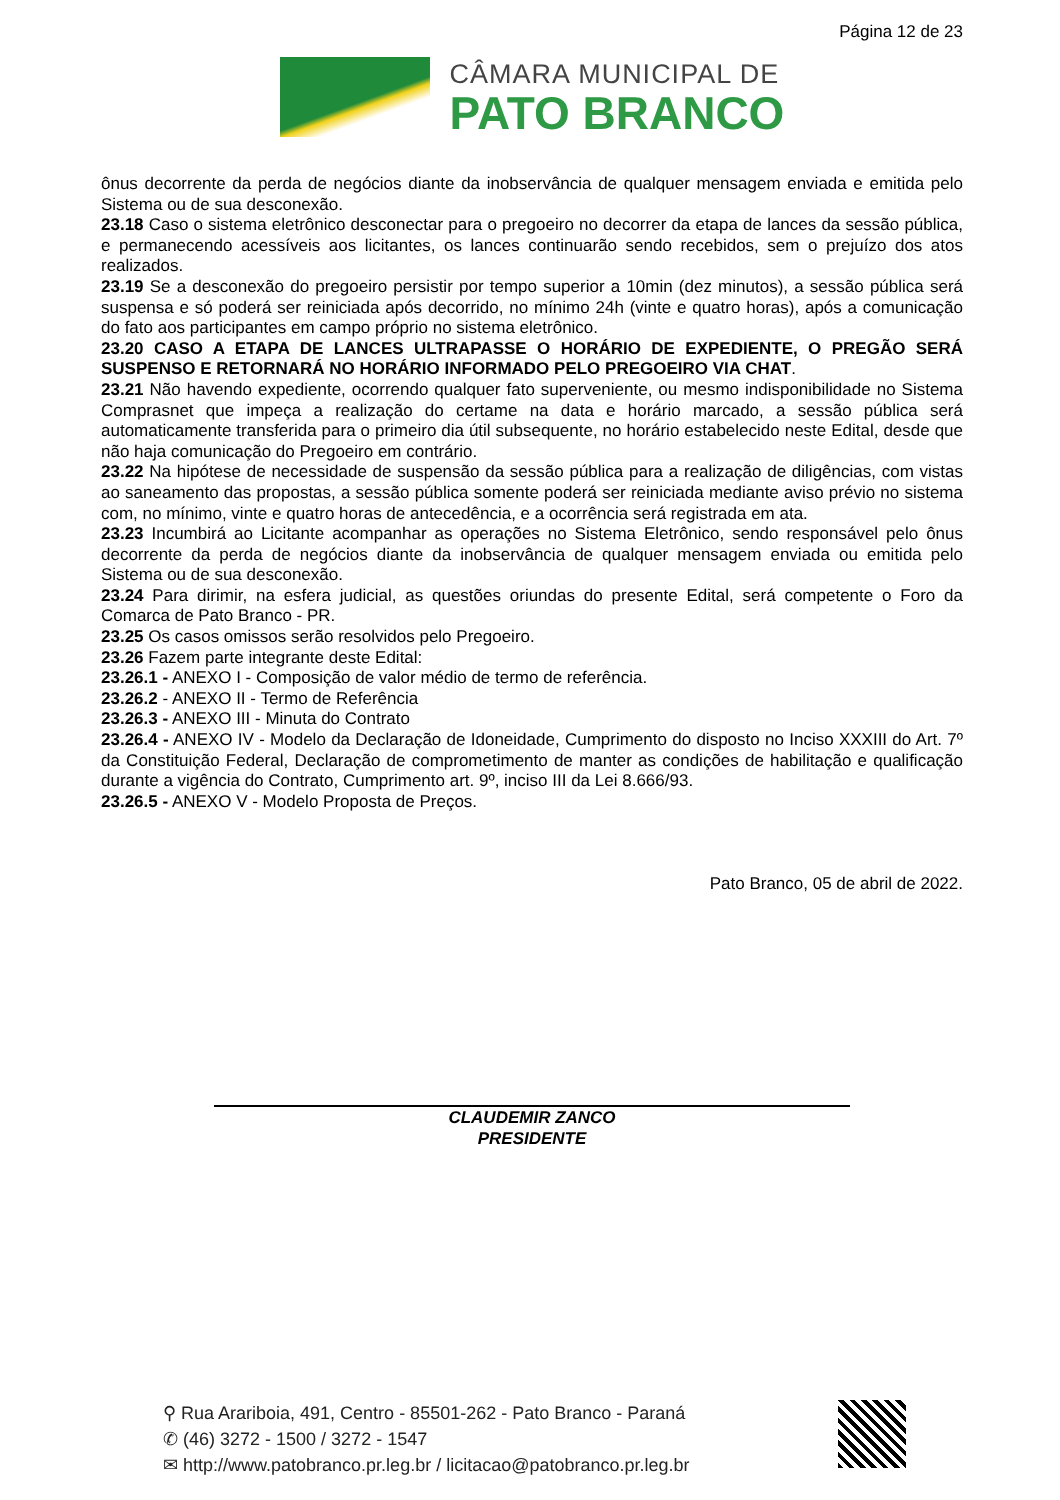Página 12 de 23
CÂMARA MUNICIPAL DE
PATO BRANCO
ônus decorrente da perda de negócios diante da inobservância de qualquer mensagem enviada e emitida pelo Sistema ou de sua desconexão.
23.18 Caso o sistema eletrônico desconectar para o pregoeiro no decorrer da etapa de lances da sessão pública, e permanecendo acessíveis aos licitantes, os lances continuarão sendo recebidos, sem o prejuízo dos atos realizados.
23.19 Se a desconexão do pregoeiro persistir por tempo superior a 10min (dez minutos), a sessão pública será suspensa e só poderá ser reiniciada após decorrido, no mínimo 24h (vinte e quatro horas), após a comunicação do fato aos participantes em campo próprio no sistema eletrônico.
23.20 CASO A ETAPA DE LANCES ULTRAPASSE O HORÁRIO DE EXPEDIENTE, O PREGÃO SERÁ SUSPENSO E RETORNARÁ NO HORÁRIO INFORMADO PELO PREGOEIRO VIA CHAT.
23.21 Não havendo expediente, ocorrendo qualquer fato superveniente, ou mesmo indisponibilidade no Sistema Comprasnet que impeça a realização do certame na data e horário marcado, a sessão pública será automaticamente transferida para o primeiro dia útil subsequente, no horário estabelecido neste Edital, desde que não haja comunicação do Pregoeiro em contrário.
23.22 Na hipótese de necessidade de suspensão da sessão pública para a realização de diligências, com vistas ao saneamento das propostas, a sessão pública somente poderá ser reiniciada mediante aviso prévio no sistema com, no mínimo, vinte e quatro horas de antecedência, e a ocorrência será registrada em ata.
23.23 Incumbirá ao Licitante acompanhar as operações no Sistema Eletrônico, sendo responsável pelo ônus decorrente da perda de negócios diante da inobservância de qualquer mensagem enviada ou emitida pelo Sistema ou de sua desconexão.
23.24 Para dirimir, na esfera judicial, as questões oriundas do presente Edital, será competente o Foro da Comarca de Pato Branco - PR.
23.25 Os casos omissos serão resolvidos pelo Pregoeiro.
23.26 Fazem parte integrante deste Edital:
23.26.1 - ANEXO I - Composição de valor médio de termo de referência.
23.26.2 - ANEXO II - Termo de Referência
23.26.3 - ANEXO III - Minuta do Contrato
23.26.4 - ANEXO IV - Modelo da Declaração de Idoneidade, Cumprimento do disposto no Inciso XXXIII do Art. 7º da Constituição Federal, Declaração de comprometimento de manter as condições de habilitação e qualificação durante a vigência do Contrato, Cumprimento art. 9º, inciso III da Lei 8.666/93.
23.26.5 - ANEXO V - Modelo Proposta de Preços.
Pato Branco, 05 de abril de 2022.
CLAUDEMIR ZANCO
PRESIDENTE
⚲ Rua Arariboia, 491, Centro - 85501-262 - Pato Branco - Paraná
✆ (46) 3272 - 1500 / 3272 - 1547
✉ http://www.patobranco.pr.leg.br / licitacao@patobranco.pr.leg.br